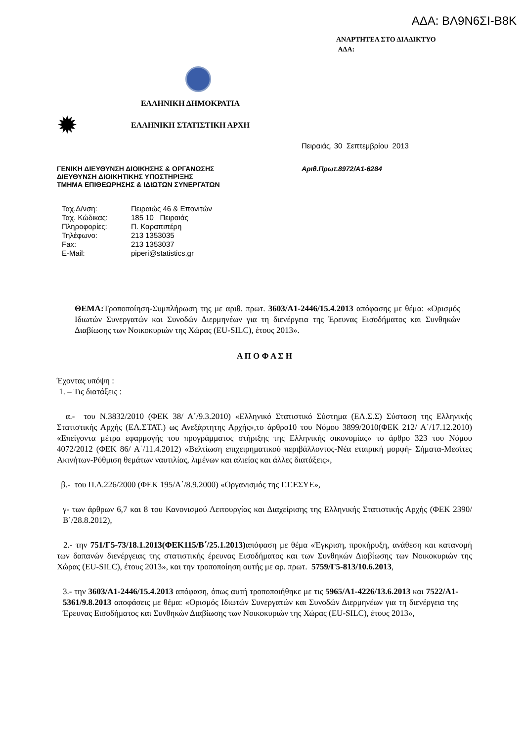ΑΔΑ: ΒΛ9Ν6ΣΙ-Β8Κ
ΑΝΑΡΤΗΤΕΑ ΣΤΟ ΔΙΑΔΙΚΤΥΟ
ΑΔΑ:
ΕΛΛΗΝΙΚΗ ΔΗΜΟΚΡΑΤΙΑ
✹
ΕΛΛΗΝΙΚΗ ΣΤΑΤΙΣΤΙΚΗ ΑΡΧΗ
Πειραιάς, 30 Σεπτεμβρίου 2013
ΓΕΝΙΚΗ ΔΙΕΥΘΥΝΣΗ ΔΙΟΙΚΗΣΗΣ & ΟΡΓΑΝΩΣΗΣ
ΔΙΕΥΘΥΝΣΗ ΔΙΟΙΚΗΤΙΚΗΣ ΥΠΟΣΤΗΡΙΞΗΣ
ΤΜΗΜΑ ΕΠΙΘΕΩΡΗΣΗΣ & ΙΔΙΩΤΩΝ ΣΥΝΕΡΓΑΤΩΝ
Αριθ.Πρωτ.8972/Α1-6284
| Ταχ.Δ/νση: | Πειραιώς 46 & Επονιτών |
| Ταχ. Κώδικας: | 185 10 Πειραιάς |
| Πληροφορίες: | Π. Καραπιπέρη |
| Τηλέφωνο: | 213 1353035 |
| Fax: | 213 1353037 |
| E-Mail: | piperi@statistics.gr |
ΘΕΜΑ: Τροποποίηση-Συμπλήρωση της με αριθ. πρωτ. 3603/Α1-2446/15.4.2013 απόφασης με θέμα: «Ορισμός Ιδιωτών Συνεργατών και Συνοδών Διερμηνέων για τη διενέργεια της Έρευνας Εισοδήματος και Συνθηκών Διαβίωσης των Νοικοκυριών της Χώρας (EU-SILC), έτους 2013».
Α Π Ο Φ Α Σ Η
Έχοντας υπόψη :
1. – Τις διατάξεις :
α.- του Ν.3832/2010 (ΦΕΚ 38/ Α΄/9.3.2010) «Ελληνικό Στατιστικό Σύστημα (ΕΛ.Σ.Σ) Σύσταση της Ελληνικής Στατιστικής Αρχής (ΕΛ.ΣΤΑΤ.) ως Ανεξάρτητης Αρχής»,το άρθρο10 του Νόμου 3899/2010(ΦΕΚ 212/ Α΄/17.12.2010) «Επείγοντα μέτρα εφαρμογής του προγράμματος στήριξης της Ελληνικής οικονομίας» το άρθρο 323 του Νόμου 4072/2012 (ΦΕΚ 86/ Α΄/11.4.2012) «Βελτίωση επιχειρηματικού περιβάλλοντος-Νέα εταιρική μορφή- Σήματα-Μεσίτες Ακινήτων-Ρύθμιση θεμάτων ναυτιλίας, λιμένων και αλιείας και άλλες διατάξεις»,
β.- του Π.Δ.226/2000 (ΦΕΚ 195/Α΄/8.9.2000) «Οργανισμός της Γ.Γ.ΕΣΥΕ»,
γ- των άρθρων 6,7 και 8 του Κανονισμού Λειτουργίας και Διαχείρισης της Ελληνικής Στατιστικής Αρχής (ΦΕΚ 2390/Β΄/28.8.2012),
2.- την 751/Γ5-73/18.1.2013(ΦΕΚ115/Β΄/25.1.2013) απόφαση με θέμα «Έγκριση, προκήρυξη, ανάθεση και κατανομή των δαπανών διενέργειας της στατιστικής έρευνας Εισοδήματος και των Συνθηκών Διαβίωσης των Νοικοκυριών της Χώρας (EU-SILC), έτους 2013», και την τροποποίηση αυτής με αρ. πρωτ. 5759/Γ5-813/10.6.2013,
3.- την 3603/Α1-2446/15.4.2013 απόφαση, όπως αυτή τροποποιήθηκε με τις 5965/Α1-4226/13.6.2013 και 7522/Α1-5361/9.8.2013 αποφάσεις με θέμα: «Ορισμός Ιδιωτών Συνεργατών και Συνοδών Διερμηνέων για τη διενέργεια της Έρευνας Εισοδήματος και Συνθηκών Διαβίωσης των Νοικοκυριών της Χώρας (EU-SILC), έτους 2013»,